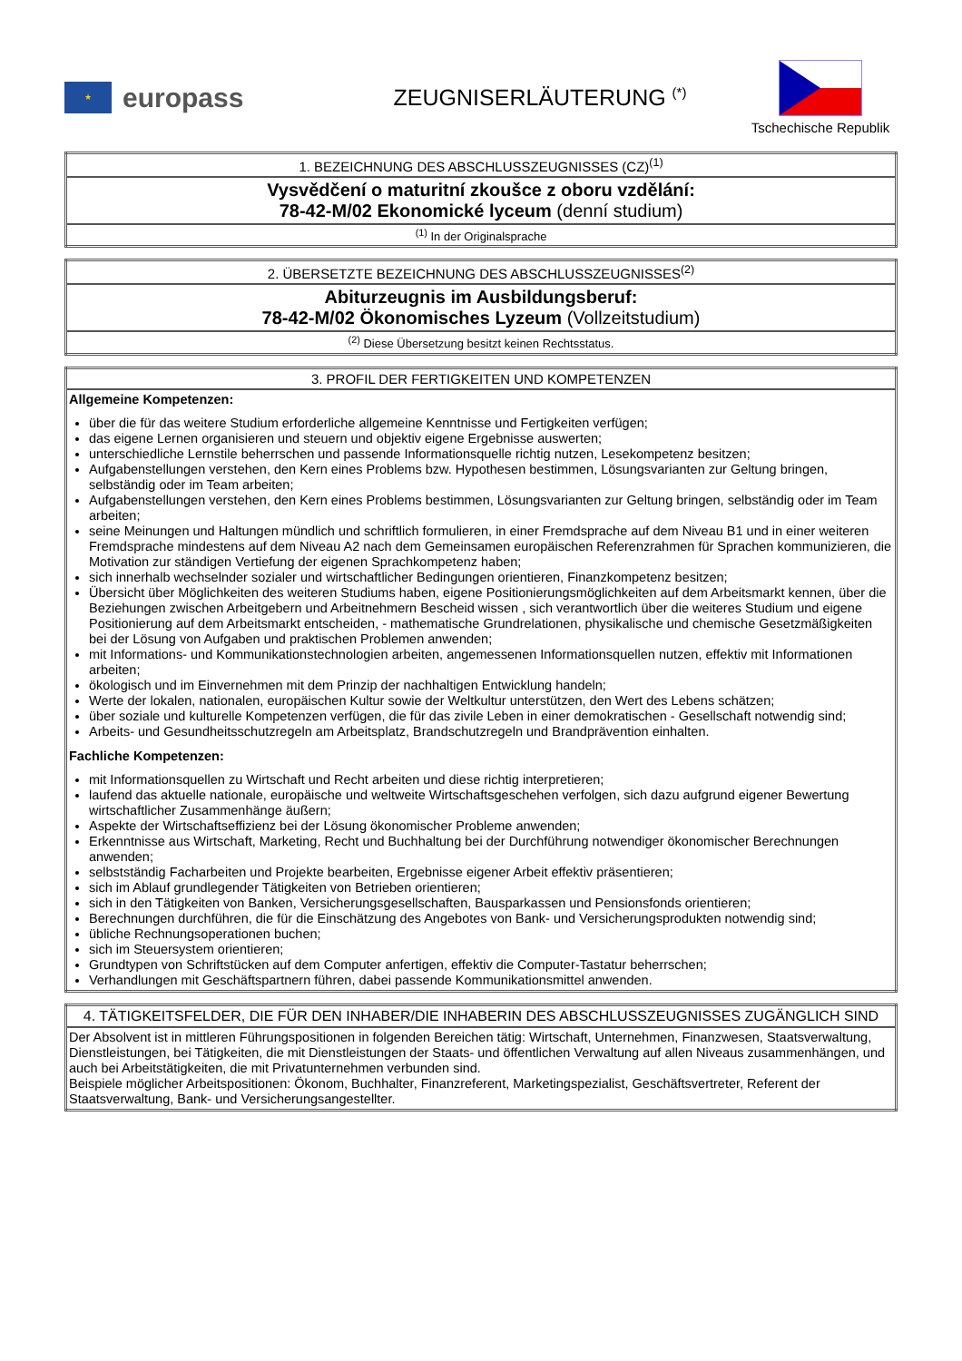★
europass
ZEUGNISERLÄUTERUNG <sup>(*)</sup>
Tschechische Republik
| 1. BEZEICHNUNG DES ABSCHLUSSZEUGNISSES (CZ)<sup>(1)</sup> |
| --- |
| Vysvědčení o maturitní zkoušce z oboru vzdělání: 78-42-M/02 Ekonomické lyceum (denní studium) |
| <sup>(1)</sup> In der Originalsprache |
| 2. ÜBERSETZTE BEZEICHNUNG DES ABSCHLUSSZEUGNISSES<sup>(2)</sup> |
| --- |
| Abiturzeugnis im Ausbildungsberuf: 78-42-M/02 Ökonomisches Lyzeum (Vollzeitstudium) |
| <sup>(2)</sup> Diese Übersetzung besitzt keinen Rechtsstatus. |
| 3. PROFIL DER FERTIGKEITEN UND KOMPETENZEN |
| --- |
| Allgemeine Kompetenzen: über die für das weitere Studium erforderliche allgemeine Kenntnisse und Fertigkeiten verfügen; das eigene Lernen organisieren und steuern und objektiv eigene Ergebnisse auswerten; unterschiedliche Lernstile beherrschen und passende Informationsquelle richtig nutzen, Lesekompetenz besitzen; Aufgabenstellungen verstehen, den Kern eines Problems bzw. Hypothesen bestimmen, Lösungsvarianten zur Geltung bringen, selbständig oder im Team arbeiten; Aufgabenstellungen verstehen, den Kern eines Problems bestimmen, Lösungsvarianten zur Geltung bringen, selbständig oder im Team arbeiten; seine Meinungen und Haltungen mündlich und schriftlich formulieren, in einer Fremdsprache auf dem Niveau B1 und in einer weiteren Fremdsprache mindestens auf dem Niveau A2 nach dem Gemeinsamen europäischen Referenzrahmen für Sprachen kommunizieren, die Motivation zur ständigen Vertiefung der eigenen Sprachkompetenz haben; sich innerhalb wechselnder sozialer und wirtschaftlicher Bedingungen orientieren, Finanzkompetenz besitzen; Übersicht über Möglichkeiten des weiteren Studiums haben, eigene Positionierungsmöglichkeiten auf dem Arbeitsmarkt kennen, über die Beziehungen zwischen Arbeitgebern und Arbeitnehmern Bescheid wissen , sich verantwortlich über die weiteres Studium und eigene Positionierung auf dem Arbeitsmarkt entscheiden, - mathematische Grundrelationen, physikalische und chemische Gesetzmäßigkeiten bei der Lösung von Aufgaben und praktischen Problemen anwenden; mit Informations- und Kommunikationstechnologien arbeiten, angemessenen Informationsquellen nutzen, effektiv mit Informationen arbeiten; ökologisch und im Einvernehmen mit dem Prinzip der nachhaltigen Entwicklung handeln; Werte der lokalen, nationalen, europäischen Kultur sowie der Weltkultur unterstützen, den Wert des Lebens schätzen; über soziale und kulturelle Kompetenzen verfügen, die für das zivile Leben in einer demokratischen - Gesellschaft notwendig sind; Arbeits- und Gesundheitsschutzregeln am Arbeitsplatz, Brandschutzregeln und Brandprävention einhalten. Fachliche Kompetenzen: mit Informationsquellen zu Wirtschaft und Recht arbeiten und diese richtig interpretieren; laufend das aktuelle nationale, europäische und weltweite Wirtschaftsgeschehen verfolgen, sich dazu aufgrund eigener Bewertung wirtschaftlicher Zusammenhänge äußern; Aspekte der Wirtschaftseffizienz bei der Lösung ökonomischer Probleme anwenden; Erkenntnisse aus Wirtschaft, Marketing, Recht und Buchhaltung bei der Durchführung notwendiger ökonomischer Berechnungen anwenden; selbstständig Facharbeiten und Projekte bearbeiten, Ergebnisse eigener Arbeit effektiv präsentieren; sich im Ablauf grundlegender Tätigkeiten von Betrieben orientieren; sich in den Tätigkeiten von Banken, Versicherungsgesellschaften, Bausparkassen und Pensionsfonds orientieren; Berechnungen durchführen, die für die Einschätzung des Angebotes von Bank- und Versicherungsprodukten notwendig sind; übliche Rechnungsoperationen buchen; sich im Steuersystem orientieren; Grundtypen von Schriftstücken auf dem Computer anfertigen, effektiv die Computer-Tastatur beherrschen; Verhandlungen mit Geschäftspartnern führen, dabei passende Kommunikationsmittel anwenden. |
| 4. TÄTIGKEITSFELDER, DIE FÜR DEN INHABER/DIE INHABERIN DES ABSCHLUSSZEUGNISSES ZUGÄNGLICH SIND |
| --- |
| Der Absolvent ist in mittleren Führungspositionen in folgenden Bereichen tätig: Wirtschaft, Unternehmen, Finanzwesen, Staatsverwaltung, Dienstleistungen, bei Tätigkeiten, die mit Dienstleistungen der Staats- und öffentlichen Verwaltung auf allen Niveaus zusammenhängen, und auch bei Arbeitstätigkeiten, die mit Privatunternehmen verbunden sind. Beispiele möglicher Arbeitspositionen: Ökonom, Buchhalter, Finanzreferent, Marketingspezialist, Geschäftsvertreter, Referent der Staatsverwaltung, Bank- und Versicherungsangestellter. |